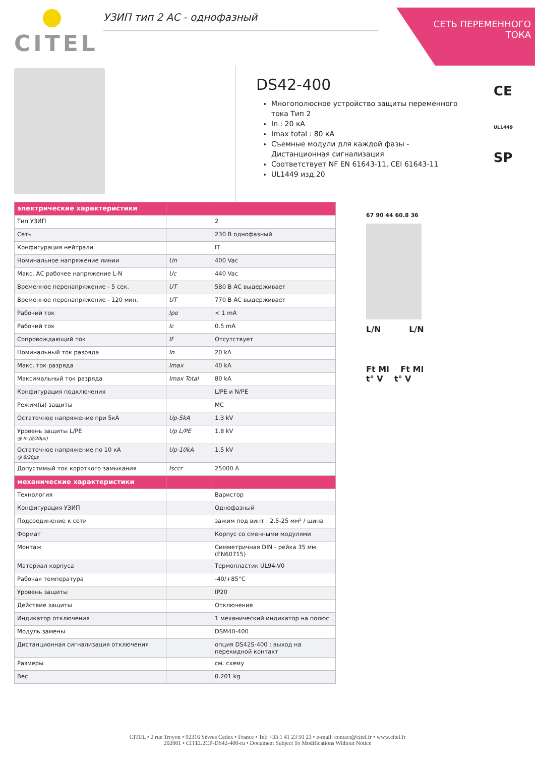CITEL
УЗИП тип 2 АС - однофазный
СЕТЬ ПЕРЕМЕННОГО
ТОКА
DS42-400
Многополюсное устройство защиты переменного тока Тип 2
In : 20 кА
Imax total : 80 кА
Съемные модули для каждой фазы - Дистанционная сигнализация
Соответствует NF EN 61643-11, CEI 61643-11
UL1449 изд.20
CE <sub>UL1449</sub>
SP
| электрические характеристики | | |
| --- | --- | --- |
| Тип УЗИП | | 2 |
| Сеть | | 230 В однофазный |
| Конфигурация нейтрали | | IT |
| Номинальное напряжение линии | Un | 400 Vac |
| Макс. АС рабочее напряжение L-N | Uc | 440 Vac |
| Временное перенапряжение - 5 сек. | UT | 580 В АС выдерживает |
| Временное перенапряжение - 120 мин. | UT | 770 В АС выдерживает |
| Рабочий ток | Ipe | < 1 mA |
| Рабочий ток | Ic | 0.5 mA |
| Сопровождающий ток | If | Отсутствует |
| Номинальный ток разряда | In | 20 kA |
| Макс. ток разряда | Imax | 40 kA |
| Максимальный ток разряда | Imax Total | 80 kA |
| Конфигурация подключения | | L/PE и N/PE |
| Режим(ы) защиты | | MC |
| Остаточное напряжение при 5кА | Up-5kA | 1.3 kV |
| Уровень защиты L/PE @ In (8/20µs) | Up L/PE | 1.8 kV |
| Остаточное напряжение по 10 кА @ 8/20µs | Up-10kA | 1.5 kV |
| Допустимый ток короткого замыкания | Isccr | 25000 A |
| механические характеристики | | |
| Технология | | Варистор |
| Конфигурация УЗИП | | Однофазный |
| Подсоединение к сети | | зажим под винт : 2.5-25 мм² / шина |
| Формат | | Корпус со сменными модулями |
| Монтаж | | Симметричная DIN - рейка 35 мм (EN60715) |
| Материал корпуса | | Термопластик UL94-V0 |
| Рабочая температура | | -40/+85°C |
| Уровень защиты | | IP20 |
| Действие защиты | | Отключение |
| Индикатор отключения | | 1 механический индикатор на полюс |
| Модуль замены | | DSM40-400 |
| Дистанционная сигнализация отключения | | опция DS42S-400 : выход на перекидной контакт |
| Размеры | | см. схему |
| Вес | | 0.201 kg |
67 90 44 60.8 36
L/N L/N
Ft MI Ft MI
t° V t° V
CITEL • 2 rue Troyon • 92316 Sèvres Cedex • France • Tel: +33 1 41 23 50 23 • e-mail: contact@citel.fr • www.citel.fr
202001 • CITEL2CP-DS42-400-ru • Document Subject To Modifications Without Notice